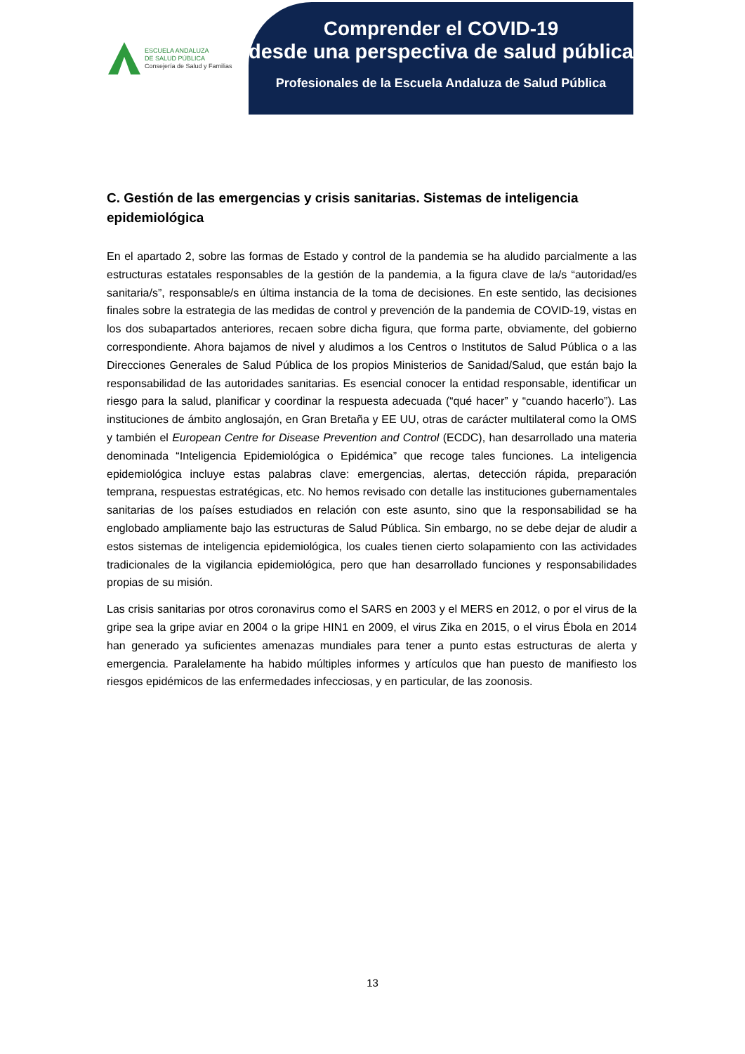ESCUELA ANDALUZA
DE SALUD PÚBLICA
Consejería de Salud y Familias
Comprender el COVID-19
desde una perspectiva de salud pública
Profesionales de la Escuela Andaluza de Salud Pública
C. Gestión de las emergencias y crisis sanitarias. Sistemas de inteligencia epidemiológica
En el apartado 2, sobre las formas de Estado y control de la pandemia se ha aludido parcialmente a las estructuras estatales responsables de la gestión de la pandemia, a la figura clave de la/s “autoridad/es sanitaria/s”, responsable/s en última instancia de la toma de decisiones. En este sentido, las decisiones finales sobre la estrategia de las medidas de control y prevención de la pandemia de COVID-19, vistas en los dos subapartados anteriores, recaen sobre dicha figura, que forma parte, obviamente, del gobierno correspondiente. Ahora bajamos de nivel y aludimos a los Centros o Institutos de Salud Pública o a las Direcciones Generales de Salud Pública de los propios Ministerios de Sanidad/Salud, que están bajo la responsabilidad de las autoridades sanitarias. Es esencial conocer la entidad responsable, identificar un riesgo para la salud, planificar y coordinar la respuesta adecuada (“qué hacer” y “cuando hacerlo”). Las instituciones de ámbito anglosajón, en Gran Bretaña y EE UU, otras de carácter multilateral como la OMS y también el European Centre for Disease Prevention and Control (ECDC), han desarrollado una materia denominada “Inteligencia Epidemiológica o Epidémica” que recoge tales funciones. La inteligencia epidemiológica incluye estas palabras clave: emergencias, alertas, detección rápida, preparación temprana, respuestas estratégicas, etc. No hemos revisado con detalle las instituciones gubernamentales sanitarias de los países estudiados en relación con este asunto, sino que la responsabilidad se ha englobado ampliamente bajo las estructuras de Salud Pública. Sin embargo, no se debe dejar de aludir a estos sistemas de inteligencia epidemiológica, los cuales tienen cierto solapamiento con las actividades tradicionales de la vigilancia epidemiológica, pero que han desarrollado funciones y responsabilidades propias de su misión.
Las crisis sanitarias por otros coronavirus como el SARS en 2003 y el MERS en 2012, o por el virus de la gripe sea la gripe aviar en 2004 o la gripe HIN1 en 2009, el virus Zika en 2015, o el virus Ébola en 2014 han generado ya suficientes amenazas mundiales para tener a punto estas estructuras de alerta y emergencia. Paralelamente ha habido múltiples informes y artículos que han puesto de manifiesto los riesgos epidémicos de las enfermedades infecciosas, y en particular, de las zoonosis.
13